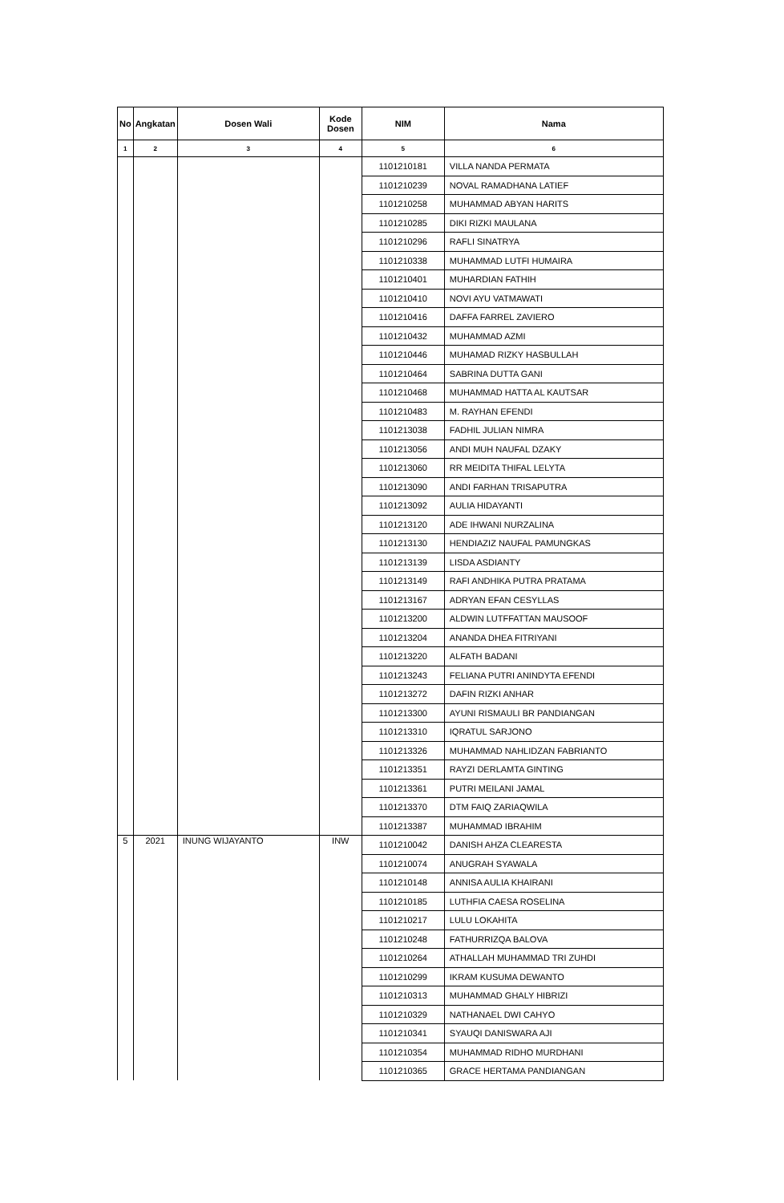| No | Angkatan | Dosen Wali | Kode Dosen | NIM | Nama |
| --- | --- | --- | --- | --- | --- |
| 1 | 2 | 3 | 4 | 5 | 6 |
| | | | | 1101210181 | VILLA NANDA PERMATA |
| | | | | 1101210239 | NOVAL RAMADHANA LATIEF |
| | | | | 1101210258 | MUHAMMAD ABYAN HARITS |
| | | | | 1101210285 | DIKI RIZKI MAULANA |
| | | | | 1101210296 | RAFLI SINATRYA |
| | | | | 1101210338 | MUHAMMAD LUTFI HUMAIRA |
| | | | | 1101210401 | MUHARDIAN FATHIH |
| | | | | 1101210410 | NOVI AYU VATMAWATI |
| | | | | 1101210416 | DAFFA FARREL ZAVIERO |
| | | | | 1101210432 | MUHAMMAD AZMI |
| | | | | 1101210446 | MUHAMAD RIZKY HASBULLAH |
| | | | | 1101210464 | SABRINA DUTTA GANI |
| | | | | 1101210468 | MUHAMMAD HATTA AL KAUTSAR |
| | | | | 1101210483 | M. RAYHAN EFENDI |
| | | | | 1101213038 | FADHIL JULIAN NIMRA |
| | | | | 1101213056 | ANDI MUH NAUFAL DZAKY |
| | | | | 1101213060 | RR MEIDITA THIFAL LELYTA |
| | | | | 1101213090 | ANDI FARHAN TRISAPUTRA |
| | | | | 1101213092 | AULIA HIDAYANTI |
| | | | | 1101213120 | ADE IHWANI NURZALINA |
| | | | | 1101213130 | HENDIAZIZ NAUFAL PAMUNGKAS |
| | | | | 1101213139 | LISDA ASDIANTY |
| | | | | 1101213149 | RAFI ANDHIKA PUTRA PRATAMA |
| | | | | 1101213167 | ADRYAN EFAN CESYLLAS |
| | | | | 1101213200 | ALDWIN LUTFFATTAN MAUSOOF |
| | | | | 1101213204 | ANANDA DHEA FITRIYANI |
| | | | | 1101213220 | ALFATH BADANI |
| | | | | 1101213243 | FELIANA PUTRI ANINDYTA EFENDI |
| | | | | 1101213272 | DAFIN RIZKI ANHAR |
| | | | | 1101213300 | AYUNI RISMAULI BR PANDIANGAN |
| | | | | 1101213310 | IQRATUL SARJONO |
| | | | | 1101213326 | MUHAMMAD NAHLIDZAN FABRIANTO |
| | | | | 1101213351 | RAYZI DERLAMTA GINTING |
| | | | | 1101213361 | PUTRI MEILANI JAMAL |
| | | | | 1101213370 | DTM FAIQ ZARIAQWILA |
| | | | | 1101213387 | MUHAMMAD IBRAHIM |
| 5 | 2021 | INUNG WIJAYANTO | INW | 1101210042 | DANISH AHZA CLEARESTA |
| | | | | 1101210074 | ANUGRAH SYAWALA |
| | | | | 1101210148 | ANNISA AULIA KHAIRANI |
| | | | | 1101210185 | LUTHFIA CAESA ROSELINA |
| | | | | 1101210217 | LULU LOKAHITA |
| | | | | 1101210248 | FATHURRIZQA BALOVA |
| | | | | 1101210264 | ATHALLAH MUHAMMAD TRI ZUHDI |
| | | | | 1101210299 | IKRAM KUSUMA DEWANTO |
| | | | | 1101210313 | MUHAMMAD GHALY HIBRIZI |
| | | | | 1101210329 | NATHANAEL DWI CAHYO |
| | | | | 1101210341 | SYAUQI DANISWARA AJI |
| | | | | 1101210354 | MUHAMMAD RIDHO MURDHANI |
| | | | | 1101210365 | GRACE HERTAMA PANDIANGAN |